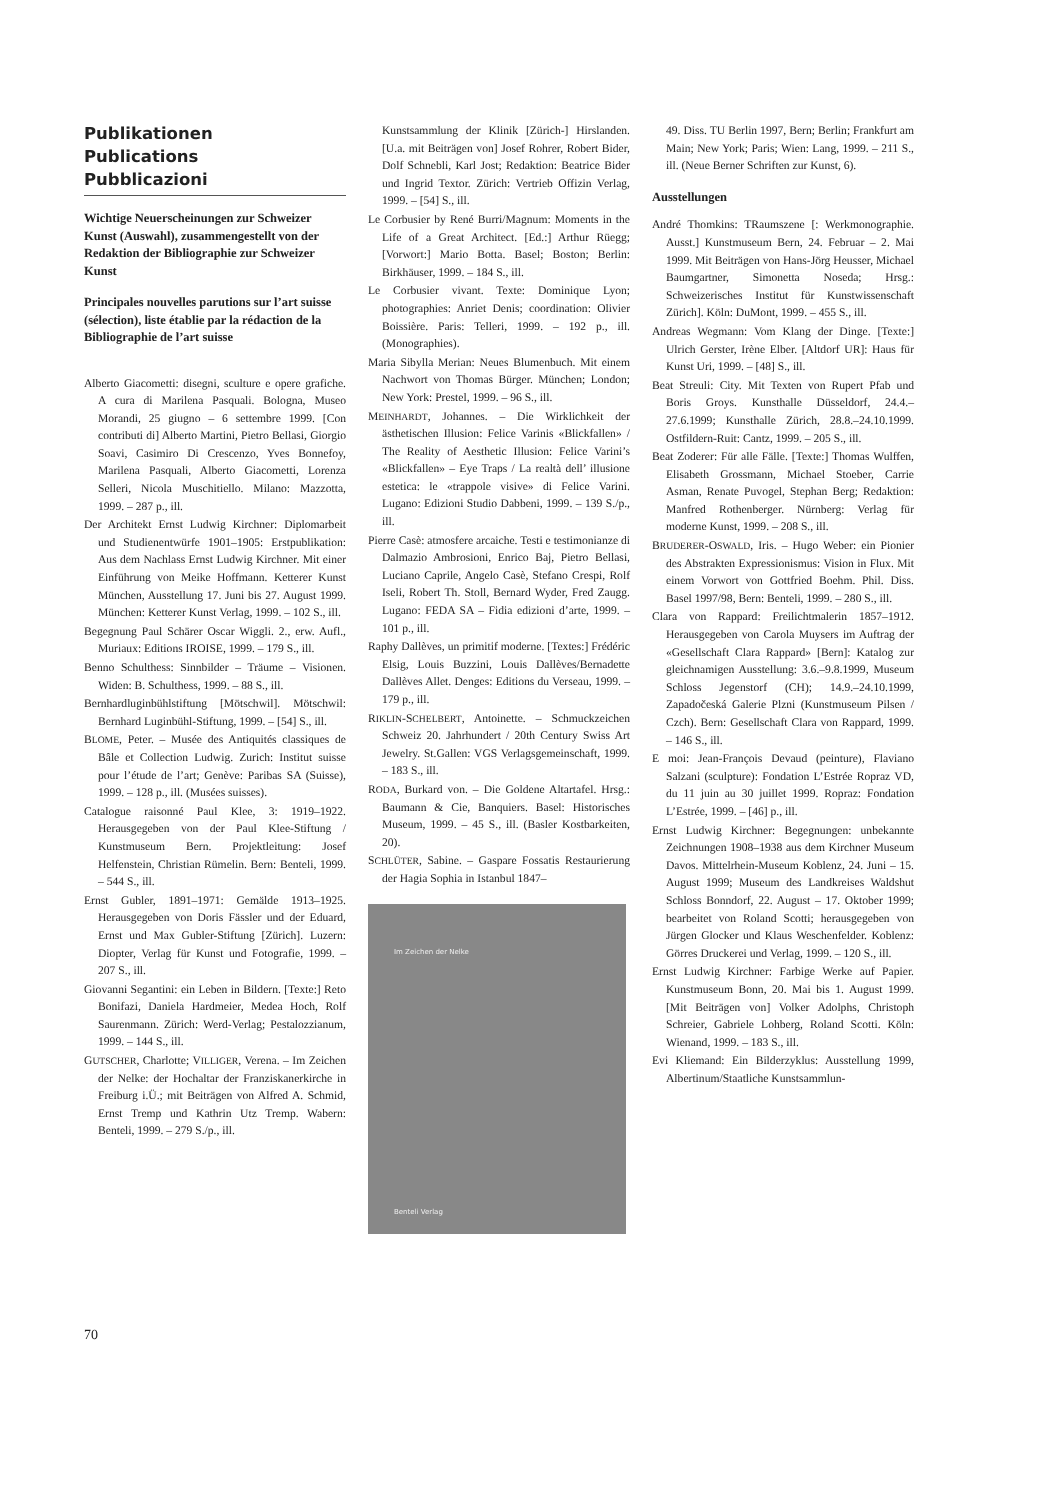Publikationen
Publications
Pubblicazioni
Wichtige Neuerscheinungen zur Schweizer Kunst (Auswahl), zusammengestellt von der Redaktion der Bibliographie zur Schweizer Kunst
Principales nouvelles parutions sur l’art suisse (sélection), liste établie par la rédaction de la Bibliographie de l’art suisse
Alberto Giacometti: disegni, sculture e opere grafiche. A cura di Marilena Pasquali. Bologna, Museo Morandi, 25 giugno – 6 settembre 1999. [Con contributi di] Alberto Martini, Pietro Bellasi, Giorgio Soavi, Casimiro Di Crescenzo, Yves Bonnefoy, Marilena Pasquali, Alberto Giacometti, Lorenza Selleri, Nicola Muschitiello. Milano: Mazzotta, 1999. – 287 p., ill.
Der Architekt Ernst Ludwig Kirchner: Diplomarbeit und Studienentwürfe 1901–1905: Erstpublikation: Aus dem Nachlass Ernst Ludwig Kirchner. Mit einer Einführung von Meike Hoffmann. Ketterer Kunst München, Ausstellung 17. Juni bis 27. August 1999. München: Ketterer Kunst Verlag, 1999. – 102 S., ill.
Begegnung Paul Schärer Oscar Wiggli. 2., erw. Aufl., Muriaux: Editions IROISE, 1999. – 179 S., ill.
Benno Schulthess: Sinnbilder – Träume – Visionen. Widen: B. Schulthess, 1999. – 88 S., ill.
Bernhardluginbühlstiftung [Mötschwil]. Mötschwil: Bernhard Luginbühl-Stiftung, 1999. – [54] S., ill.
BLOME, Peter. – Musée des Antiquités classiques de Bâle et Collection Ludwig. Zurich: Institut suisse pour l’étude de l’art; Genève: Paribas SA (Suisse), 1999. – 128 p., ill. (Musées suisses).
Catalogue raisonné Paul Klee, 3: 1919–1922. Herausgegeben von der Paul Klee-Stiftung / Kunstmuseum Bern. Projektleitung: Josef Helfenstein, Christian Rümelin. Bern: Benteli, 1999. – 544 S., ill.
Ernst Gubler, 1891–1971: Gemälde 1913–1925. Herausgegeben von Doris Fässler und der Eduard, Ernst und Max Gubler-Stiftung [Zürich]. Luzern: Diopter, Verlag für Kunst und Fotografie, 1999. – 207 S., ill.
Giovanni Segantini: ein Leben in Bildern. [Texte:] Reto Bonifazi, Daniela Hardmeier, Medea Hoch, Rolf Saurenmann. Zürich: Werd-Verlag; Pestalozzianum, 1999. – 144 S., ill.
GUTSCHER, Charlotte; VILLIGER, Verena. – Im Zeichen der Nelke: der Hochaltar der Franziskanerkirche in Freiburg i.Ü.; mit Beiträgen von Alfred A. Schmid, Ernst Tremp und Kathrin Utz Tremp. Wabern: Benteli, 1999. – 279 S./p., ill.
Kunstsammlung der Klinik [Zürich-] Hirslanden. [U.a. mit Beiträgen von] Josef Rohrer, Robert Bider, Dolf Schnebli, Karl Jost; Redaktion: Beatrice Bider und Ingrid Textor. Zürich: Vertrieb Offizin Verlag, 1999. – [54] S., ill.
Le Corbusier by René Burri/Magnum: Moments in the Life of a Great Architect. [Ed.:] Arthur Rüegg; [Vorwort:] Mario Botta. Basel; Boston; Berlin: Birkhäuser, 1999. – 184 S., ill.
Le Corbusier vivant. Texte: Dominique Lyon; photographies: Anriet Denis; coordination: Olivier Boissière. Paris: Telleri, 1999. – 192 p., ill. (Monographies).
Maria Sibylla Merian: Neues Blumenbuch. Mit einem Nachwort von Thomas Bürger. München; London; New York: Prestel, 1999. – 96 S., ill.
MEINHARDT, Johannes. – Die Wirklichkeit der ästhetischen Illusion: Felice Varinis «Blickfallen» / The Reality of Aesthetic Illusion: Felice Varini’s «Blickfallen» – Eye Traps / La realtà dell’ illusione estetica: le «trappole visive» di Felice Varini. Lugano: Edizioni Studio Dabbeni, 1999. – 139 S./p., ill.
Pierre Casè: atmosfere arcaiche. Testi e testimonianze di Dalmazio Ambrosioni, Enrico Baj, Pietro Bellasi, Luciano Caprile, Angelo Casè, Stefano Crespi, Rolf Iseli, Robert Th. Stoll, Bernard Wyder, Fred Zaugg. Lugano: FEDA SA – Fidia edizioni d’arte, 1999. – 101 p., ill.
Raphy Dallèves, un primitif moderne. [Textes:] Frédéric Elsig, Louis Buzzini, Louis Dallèves/Bernadette Dallèves Allet. Denges: Editions du Verseau, 1999. – 179 p., ill.
RIKLIN-SCHELBERT, Antoinette. – Schmuckzeichen Schweiz 20. Jahrhundert / 20th Century Swiss Art Jewelry. St.Gallen: VGS Verlagsgemeinschaft, 1999. – 183 S., ill.
RODA, Burkard von. – Die Goldene Altartafel. Hrsg.: Baumann & Cie, Banquiers. Basel: Historisches Museum, 1999. – 45 S., ill. (Basler Kostbarkeiten, 20).
SCHLÜTER, Sabine. – Gaspare Fossatis Restaurierung der Hagia Sophia in Istanbul 1847–
Im Zeichen der Nelke
Benteli Verlag
49. Diss. TU Berlin 1997, Bern; Berlin; Frankfurt am Main; New York; Paris; Wien: Lang, 1999. – 211 S., ill. (Neue Berner Schriften zur Kunst, 6).
Ausstellungen
André Thomkins: TRaumszene [: Werkmonographie. Ausst.] Kunstmuseum Bern, 24. Februar – 2. Mai 1999. Mit Beiträgen von Hans-Jörg Heusser, Michael Baumgartner, Simonetta Noseda; Hrsg.: Schweizerisches Institut für Kunstwissenschaft Zürich]. Köln: DuMont, 1999. – 455 S., ill.
Andreas Wegmann: Vom Klang der Dinge. [Texte:] Ulrich Gerster, Irène Elber. [Altdorf UR]: Haus für Kunst Uri, 1999. – [48] S., ill.
Beat Streuli: City. Mit Texten von Rupert Pfab und Boris Groys. Kunsthalle Düsseldorf, 24.4.–27.6.1999; Kunsthalle Zürich, 28.8.–24.10.1999. Ostfildern-Ruit: Cantz, 1999. – 205 S., ill.
Beat Zoderer: Für alle Fälle. [Texte:] Thomas Wulffen, Elisabeth Grossmann, Michael Stoeber, Carrie Asman, Renate Puvogel, Stephan Berg; Redaktion: Manfred Rothenberger. Nürnberg: Verlag für moderne Kunst, 1999. – 208 S., ill.
BRUDERER-OSWALD, Iris. – Hugo Weber: ein Pionier des Abstrakten Expressionismus: Vision in Flux. Mit einem Vorwort von Gottfried Boehm. Phil. Diss. Basel 1997/98, Bern: Benteli, 1999. – 280 S., ill.
Clara von Rappard: Freilichtmalerin 1857–1912. Herausgegeben von Carola Muysers im Auftrag der «Gesellschaft Clara Rappard» [Bern]: Katalog zur gleichnamigen Ausstellung: 3.6.–9.8.1999, Museum Schloss Jegenstorf (CH); 14.9.–24.10.1999, Zapadočeská Galerie Plzni (Kunstmuseum Pilsen / Czch). Bern: Gesellschaft Clara von Rappard, 1999. – 146 S., ill.
E moi: Jean-François Devaud (peinture), Flaviano Salzani (sculpture): Fondation L’Estrée Ropraz VD, du 11 juin au 30 juillet 1999. Ropraz: Fondation L’Estrée, 1999. – [46] p., ill.
Ernst Ludwig Kirchner: Begegnungen: unbekannte Zeichnungen 1908–1938 aus dem Kirchner Museum Davos. Mittelrhein-Museum Koblenz, 24. Juni – 15. August 1999; Museum des Landkreises Waldshut Schloss Bonndorf, 22. August – 17. Oktober 1999; bearbeitet von Roland Scotti; herausgegeben von Jürgen Glocker und Klaus Weschenfelder. Koblenz: Görres Druckerei und Verlag, 1999. – 120 S., ill.
Ernst Ludwig Kirchner: Farbige Werke auf Papier. Kunstmuseum Bonn, 20. Mai bis 1. August 1999. [Mit Beiträgen von] Volker Adolphs, Christoph Schreier, Gabriele Lohberg, Roland Scotti. Köln: Wienand, 1999. – 183 S., ill.
Evi Kliemand: Ein Bilderzyklus: Ausstellung 1999, Albertinum/Staatliche Kunstsammlun-
70